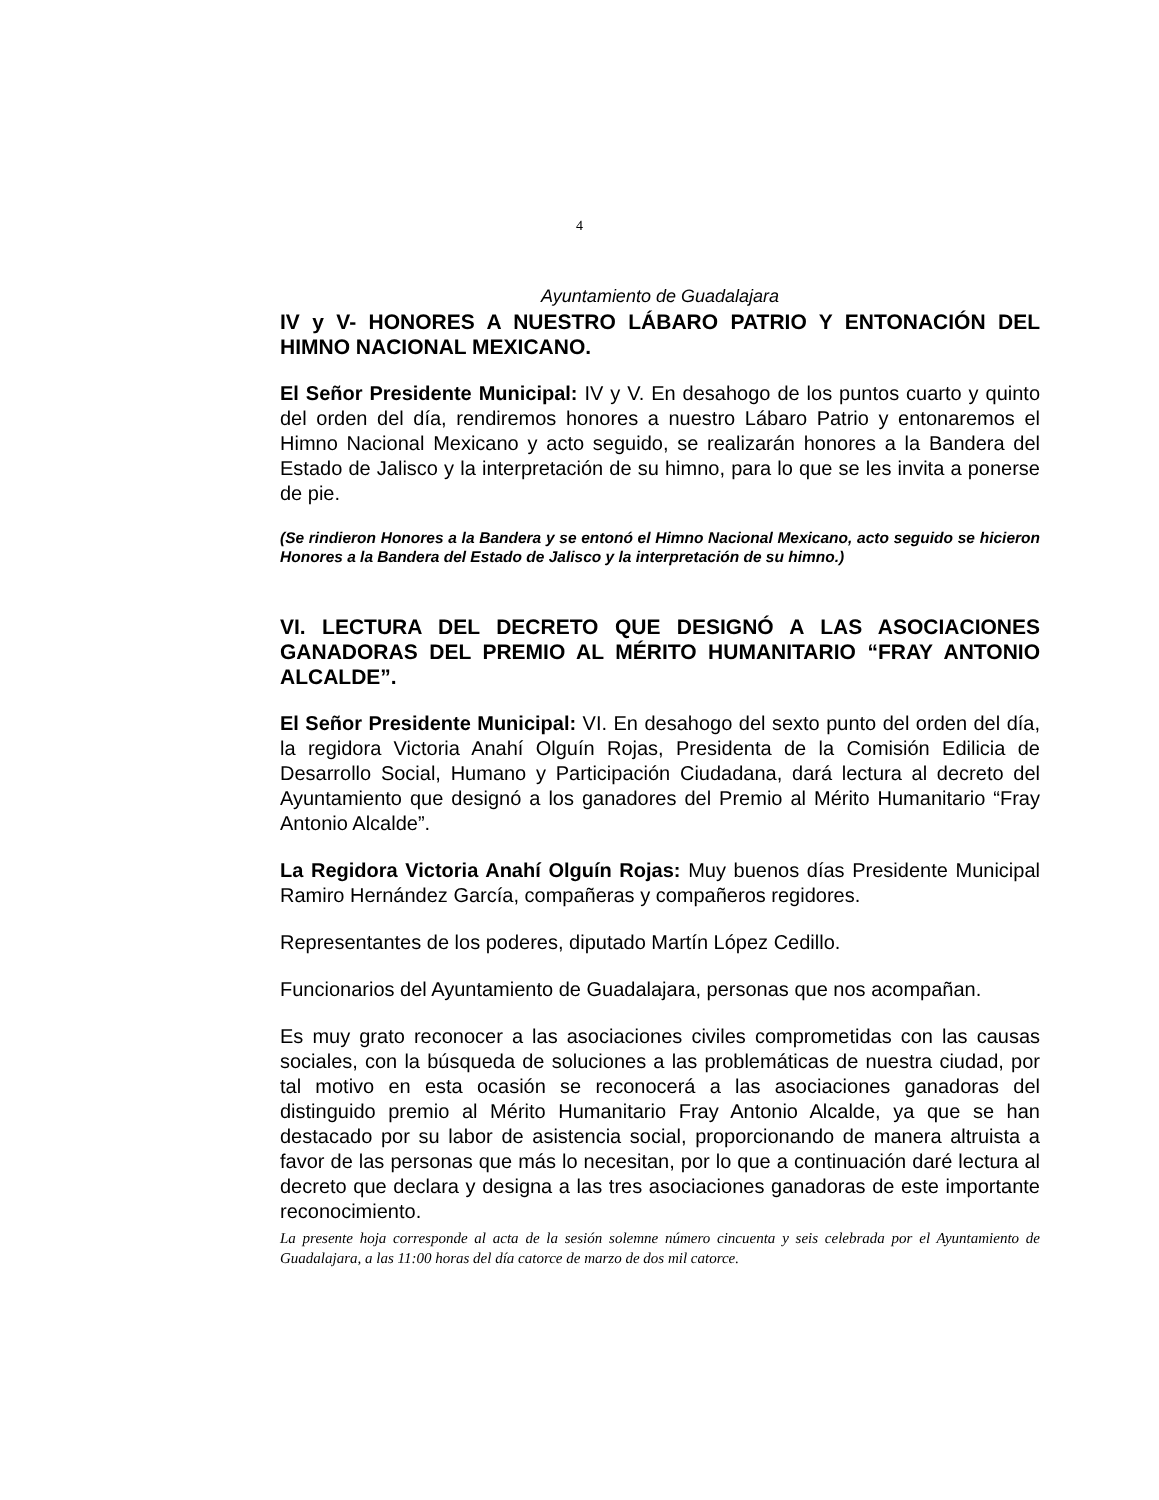4
Ayuntamiento de Guadalajara
IV y V- HONORES A NUESTRO LÁBARO PATRIO Y ENTONACIÓN DEL HIMNO NACIONAL MEXICANO.
El Señor Presidente Municipal: IV y V. En desahogo de los puntos cuarto y quinto del orden del día, rendiremos honores a nuestro Lábaro Patrio y entonaremos el Himno Nacional Mexicano y acto seguido, se realizarán honores a la Bandera del Estado de Jalisco y la interpretación de su himno, para lo que se les invita a ponerse de pie.
(Se rindieron Honores a la Bandera y se entonó el Himno Nacional Mexicano, acto seguido se hicieron Honores a la Bandera del Estado de Jalisco y la interpretación de su himno.)
VI. LECTURA DEL DECRETO QUE DESIGNÓ A LAS ASOCIACIONES GANADORAS DEL PREMIO AL MÉRITO HUMANITARIO “FRAY ANTONIO ALCALDE”.
El Señor Presidente Municipal: VI. En desahogo del sexto punto del orden del día, la regidora Victoria Anahí Olguín Rojas, Presidenta de la Comisión Edilicia de Desarrollo Social, Humano y Participación Ciudadana, dará lectura al decreto del Ayuntamiento que designó a los ganadores del Premio al Mérito Humanitario “Fray Antonio Alcalde”.
La Regidora Victoria Anahí Olguín Rojas: Muy buenos días Presidente Municipal Ramiro Hernández García, compañeras y compañeros regidores.
Representantes de los poderes, diputado Martín López Cedillo.
Funcionarios del Ayuntamiento de Guadalajara, personas que nos acompañan.
Es muy grato reconocer a las asociaciones civiles comprometidas con las causas sociales, con la búsqueda de soluciones a las problemáticas de nuestra ciudad, por tal motivo en esta ocasión se reconocerá a las asociaciones ganadoras del distinguido premio al Mérito Humanitario Fray Antonio Alcalde, ya que se han destacado por su labor de asistencia social, proporcionando de manera altruista a favor de las personas que más lo necesitan, por lo que a continuación daré lectura al decreto que declara y designa a las tres asociaciones ganadoras de este importante reconocimiento.
La presente hoja corresponde al acta de la sesión solemne número cincuenta y seis celebrada por el Ayuntamiento de Guadalajara, a las 11:00 horas del día catorce de marzo de dos mil catorce.